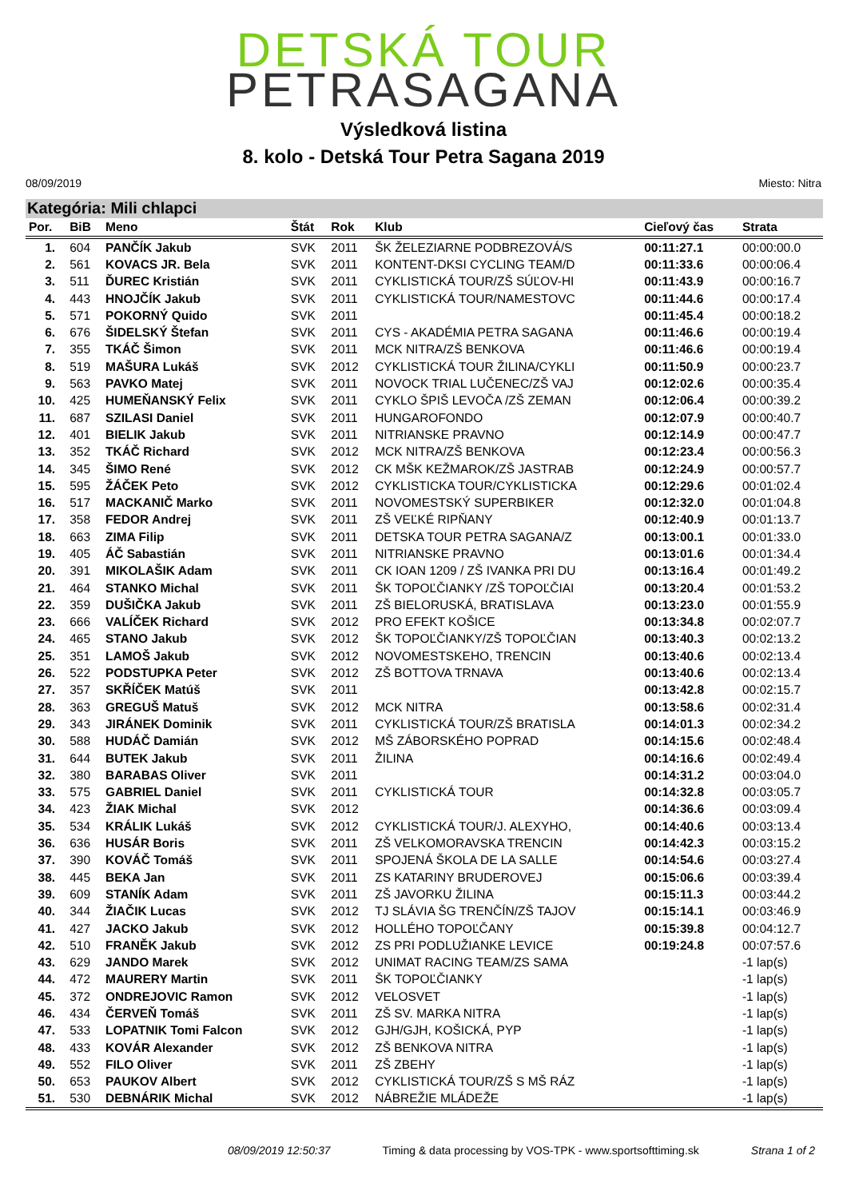DETSKÁ TOUR
PETRASAGANA
Výsledková listina
8. kolo - Detská Tour Petra Sagana 2019
08/09/2019 Miesto: Nitra
Kategória: Mili chlapci
| Por. | BiB | Meno | Štát | Rok | Klub | Cieľový čas | Strata |
| --- | --- | --- | --- | --- | --- | --- | --- |
| 1. | 604 | PANČÍK Jakub | SVK | 2011 | ŠK ŽELEZIARNE PODBREZOVÁ/S | 00:11:27.1 | 00:00:00.0 |
| 2. | 561 | KOVACS JR. Bela | SVK | 2011 | KONTENT-DKSI CYCLING TEAM/D | 00:11:33.6 | 00:00:06.4 |
| 3. | 511 | ĎUREC Kristián | SVK | 2011 | CYKLISTICKÁ TOUR/ZŠ SÚĽOV-HI | 00:11:43.9 | 00:00:16.7 |
| 4. | 443 | HNOJČÍK Jakub | SVK | 2011 | CYKLISTICKÁ TOUR/NAMESTOVC | 00:11:44.6 | 00:00:17.4 |
| 5. | 571 | POKORNÝ Quido | SVK | 2011 | | 00:11:45.4 | 00:00:18.2 |
| 6. | 676 | ŠIDELSKÝ Štefan | SVK | 2011 | CYS - AKADÉMIA PETRA SAGANA | 00:11:46.6 | 00:00:19.4 |
| 7. | 355 | TKÁČ Šimon | SVK | 2011 | MCK NITRA/ZŠ BENKOVA | 00:11:46.6 | 00:00:19.4 |
| 8. | 519 | MAŠURA Lukáš | SVK | 2012 | CYKLISTICKÁ TOUR ŽILINA/CYKLI | 00:11:50.9 | 00:00:23.7 |
| 9. | 563 | PAVKO Matej | SVK | 2011 | NOVOCK TRIAL LUČENEC/ZŠ VAJ | 00:12:02.6 | 00:00:35.4 |
| 10. | 425 | HUMEŇANSKÝ Felix | SVK | 2011 | CYKLO ŠPIŠ LEVOČA /ZŠ ZEMAN | 00:12:06.4 | 00:00:39.2 |
| 11. | 687 | SZILASI Daniel | SVK | 2011 | HUNGAROFONDO | 00:12:07.9 | 00:00:40.7 |
| 12. | 401 | BIELIK Jakub | SVK | 2011 | NITRIANSKE PRAVNO | 00:12:14.9 | 00:00:47.7 |
| 13. | 352 | TKÁČ Richard | SVK | 2012 | MCK NITRA/ZŠ BENKOVA | 00:12:23.4 | 00:00:56.3 |
| 14. | 345 | ŠIMO René | SVK | 2012 | CK MŠK KEŽMAROK/ZŠ JASTRAB | 00:12:24.9 | 00:00:57.7 |
| 15. | 595 | ŽÁČEK Peto | SVK | 2012 | CYKLISTICKA TOUR/CYKLISTICKA | 00:12:29.6 | 00:01:02.4 |
| 16. | 517 | MACKANIČ Marko | SVK | 2011 | NOVOMESTSKÝ SUPERBIKER | 00:12:32.0 | 00:01:04.8 |
| 17. | 358 | FEDOR Andrej | SVK | 2011 | ZŠ VEĽKÉ RIPŇANY | 00:12:40.9 | 00:01:13.7 |
| 18. | 663 | ZIMA Filip | SVK | 2011 | DETSKA TOUR PETRA SAGANA/Z | 00:13:00.1 | 00:01:33.0 |
| 19. | 405 | ÁČ Sabastián | SVK | 2011 | NITRIANSKE PRAVNO | 00:13:01.6 | 00:01:34.4 |
| 20. | 391 | MIKOLAŠIK Adam | SVK | 2011 | CK IOAN 1209 / ZŠ IVANKA PRI DU | 00:13:16.4 | 00:01:49.2 |
| 21. | 464 | STANKO Michal | SVK | 2011 | ŠK TOPOĽČIANKY /ZŠ TOPOĽČIAI | 00:13:20.4 | 00:01:53.2 |
| 22. | 359 | DUŠIČKA Jakub | SVK | 2011 | ZŠ BIELORUSKÁ, BRATISLAVA | 00:13:23.0 | 00:01:55.9 |
| 23. | 666 | VALÍČEK Richard | SVK | 2012 | PRO EFEKT KOŠICE | 00:13:34.8 | 00:02:07.7 |
| 24. | 465 | STANO Jakub | SVK | 2012 | ŠK TOPOĽČIANKY/ZŠ TOPOĽČIAN | 00:13:40.3 | 00:02:13.2 |
| 25. | 351 | LAMOŠ Jakub | SVK | 2012 | NOVOMESTSKEHO, TRENCIN | 00:13:40.6 | 00:02:13.4 |
| 26. | 522 | PODSTUPKA Peter | SVK | 2012 | ZŠ BOTTOVA TRNAVA | 00:13:40.6 | 00:02:13.4 |
| 27. | 357 | SKŘÍČEK Matúš | SVK | 2011 | | 00:13:42.8 | 00:02:15.7 |
| 28. | 363 | GREGUŠ Matuš | SVK | 2012 | MCK NITRA | 00:13:58.6 | 00:02:31.4 |
| 29. | 343 | JIRÁNEK Dominik | SVK | 2011 | CYKLISTICKÁ TOUR/ZŠ BRATISLA | 00:14:01.3 | 00:02:34.2 |
| 30. | 588 | HUDÁČ Damián | SVK | 2012 | MŠ ZÁBORSKÉHO POPRAD | 00:14:15.6 | 00:02:48.4 |
| 31. | 644 | BUTEK Jakub | SVK | 2011 | ŽILINA | 00:14:16.6 | 00:02:49.4 |
| 32. | 380 | BARABAS Oliver | SVK | 2011 | | 00:14:31.2 | 00:03:04.0 |
| 33. | 575 | GABRIEL Daniel | SVK | 2011 | CYKLISTICKÁ TOUR | 00:14:32.8 | 00:03:05.7 |
| 34. | 423 | ŽIAK Michal | SVK | 2012 | | 00:14:36.6 | 00:03:09.4 |
| 35. | 534 | KRÁLIK Lukáš | SVK | 2012 | CYKLISTICKÁ TOUR/J. ALEXYHO, | 00:14:40.6 | 00:03:13.4 |
| 36. | 636 | HUSÁR Boris | SVK | 2011 | ZŠ VELKOMORAVSKA TRENCIN | 00:14:42.3 | 00:03:15.2 |
| 37. | 390 | KOVÁČ Tomáš | SVK | 2011 | SPOJENÁ ŠKOLA DE LA SALLE | 00:14:54.6 | 00:03:27.4 |
| 38. | 445 | BEKA Jan | SVK | 2011 | ZS KATARINY BRUDEROVEJ | 00:15:06.6 | 00:03:39.4 |
| 39. | 609 | STANÍK Adam | SVK | 2011 | ZŠ JAVORKU ŽILINA | 00:15:11.3 | 00:03:44.2 |
| 40. | 344 | ŽIAČIK Lucas | SVK | 2012 | TJ SLÁVIA ŠG TRENČÍN/ZŠ TAJOV | 00:15:14.1 | 00:03:46.9 |
| 41. | 427 | JACKO Jakub | SVK | 2012 | HOLLÉHO TOPOĽČANY | 00:15:39.8 | 00:04:12.7 |
| 42. | 510 | FRANĚK Jakub | SVK | 2012 | ZS PRI PODLUŽIANKE LEVICE | 00:19:24.8 | 00:07:57.6 |
| 43. | 629 | JANDO Marek | SVK | 2012 | UNIMAT RACING TEAM/ZS SAMA | | -1 lap(s) |
| 44. | 472 | MAURERY Martin | SVK | 2011 | ŠK TOPOĽČIANKY | | -1 lap(s) |
| 45. | 372 | ONDREJOVIC Ramon | SVK | 2012 | VELOSVET | | -1 lap(s) |
| 46. | 434 | ČERVEŇ Tomáš | SVK | 2011 | ZŠ SV. MARKA NITRA | | -1 lap(s) |
| 47. | 533 | LOPATNIK Tomi Falcon | SVK | 2012 | GJH/GJH, KOŠICKÁ, PYP | | -1 lap(s) |
| 48. | 433 | KOVÁR Alexander | SVK | 2012 | ZŠ BENKOVA NITRA | | -1 lap(s) |
| 49. | 552 | FILO Oliver | SVK | 2011 | ZŠ ZBEHY | | -1 lap(s) |
| 50. | 653 | PAUKOV Albert | SVK | 2012 | CYKLISTICKÁ TOUR/ZŠ S MŠ RÁZ | | -1 lap(s) |
| 51. | 530 | DEBNÁRIK Michal | SVK | 2012 | NÁBREŽIE MLÁDEŽE | | -1 lap(s) |
08/09/2019 12:50:37 Timing & data processing by VOS-TPK - www.sportsofttiming.sk Strana 1 of 2